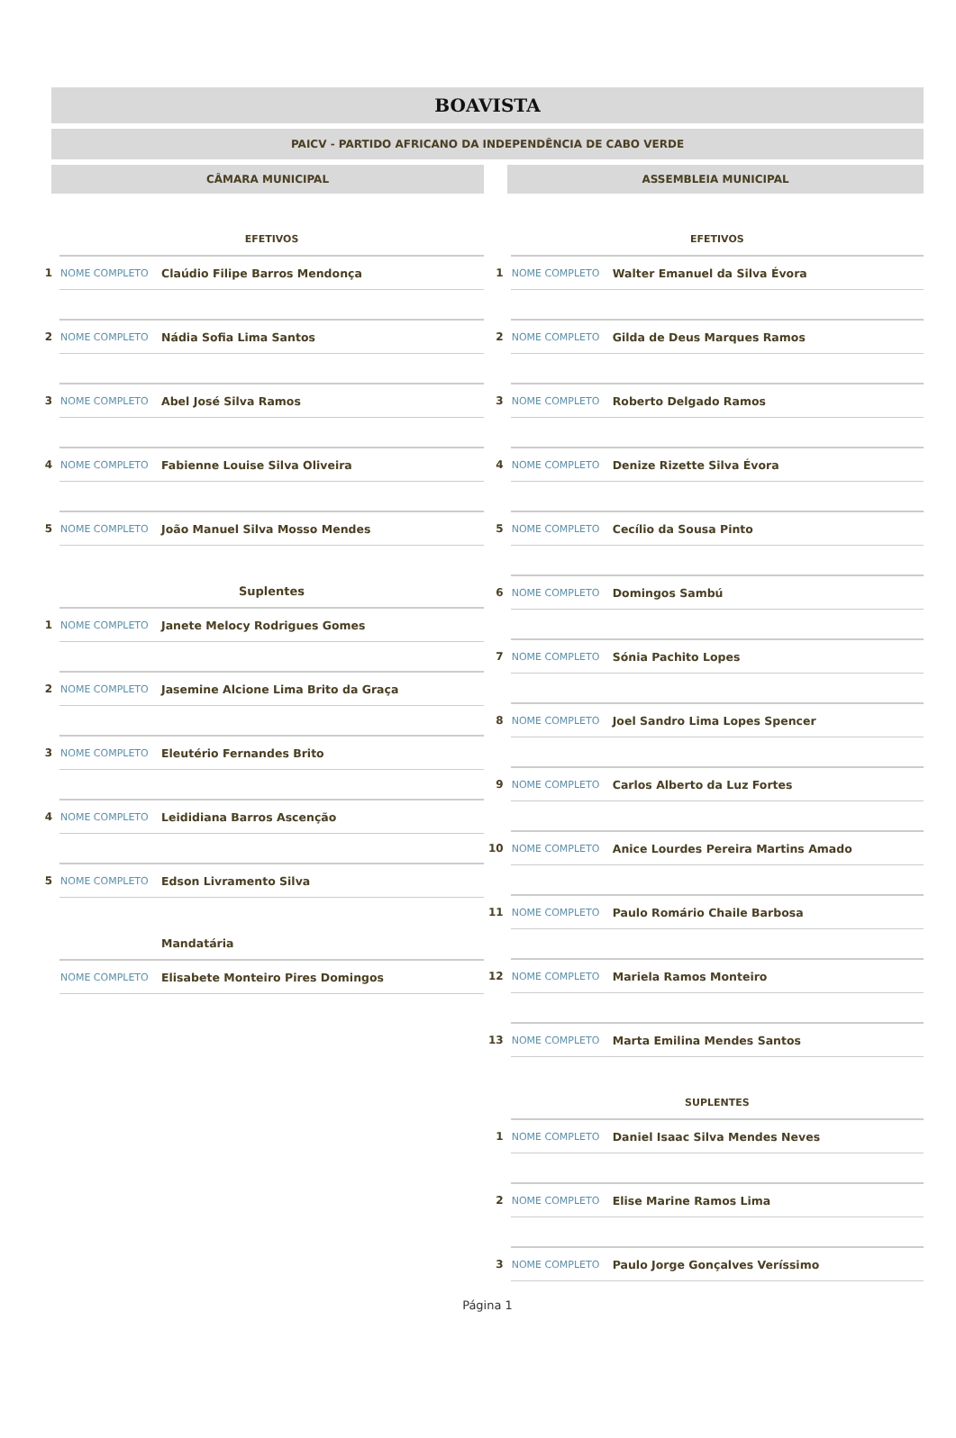BOAVISTA
PAICV - PARTIDO AFRICANO DA INDEPENDÊNCIA DE CABO VERDE
CÂMARA MUNICIPAL
| | EFETIVOS | |
| 1 | NOME COMPLETO | Claúdio Filipe Barros Mendonça |
| 2 | NOME COMPLETO | Nádia Sofia Lima Santos |
| 3 | NOME COMPLETO | Abel José Silva Ramos |
| 4 | NOME COMPLETO | Fabienne Louise Silva Oliveira |
| 5 | NOME COMPLETO | João Manuel Silva Mosso Mendes |
| | Suplentes | |
| 1 | NOME COMPLETO | Janete Melocy Rodrigues Gomes |
| 2 | NOME COMPLETO | Jasemine Alcione Lima Brito da Graça |
| 3 | NOME COMPLETO | Eleutério Fernandes Brito |
| 4 | NOME COMPLETO | Leididiana Barros Ascenção |
| 5 | NOME COMPLETO | Edson Livramento Silva |
| | | Mandatária |
| | NOME COMPLETO | Elisabete Monteiro Pires Domingos |
ASSEMBLEIA MUNICIPAL
| | EFETIVOS | |
| 1 | NOME COMPLETO | Walter Emanuel da Silva Évora |
| 2 | NOME COMPLETO | Gilda de Deus Marques Ramos |
| 3 | NOME COMPLETO | Roberto Delgado Ramos |
| 4 | NOME COMPLETO | Denize Rizette Silva Évora |
| 5 | NOME COMPLETO | Cecílio da Sousa Pinto |
| 6 | NOME COMPLETO | Domingos Sambú |
| 7 | NOME COMPLETO | Sónia Pachito Lopes |
| 8 | NOME COMPLETO | Joel Sandro Lima Lopes Spencer |
| 9 | NOME COMPLETO | Carlos Alberto da Luz Fortes |
| 10 | NOME COMPLETO | Anice Lourdes Pereira Martins Amado |
| 11 | NOME COMPLETO | Paulo Romário Chaile Barbosa |
| 12 | NOME COMPLETO | Mariela Ramos Monteiro |
| 13 | NOME COMPLETO | Marta Emilina Mendes Santos |
| | SUPLENTES | |
| 1 | NOME COMPLETO | Daniel Isaac Silva Mendes Neves |
| 2 | NOME COMPLETO | Elise Marine Ramos Lima |
| 3 | NOME COMPLETO | Paulo Jorge Gonçalves Veríssimo |
Página 1